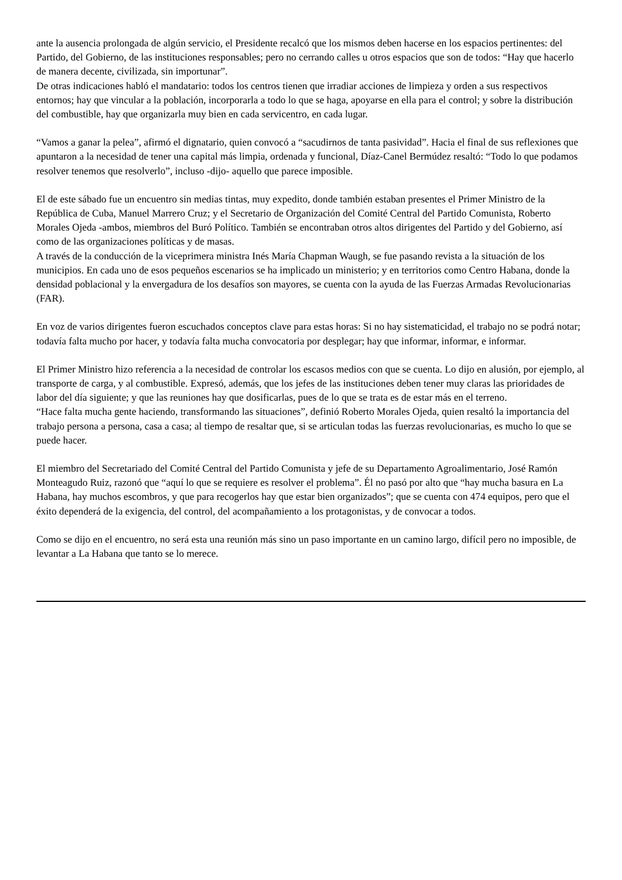ante la ausencia prolongada de algún servicio, el Presidente recalcó que los mismos deben hacerse en los espacios pertinentes: del Partido, del Gobierno, de las instituciones responsables; pero no cerrando calles u otros espacios que son de todos: “Hay que hacerlo de manera decente, civilizada, sin importunar”.
De otras indicaciones habló el mandatario: todos los centros tienen que irradiar acciones de limpieza y orden a sus respectivos entornos; hay que vincular a la población, incorporarla a todo lo que se haga, apoyarse en ella para el control; y sobre la distribución del combustible, hay que organizarla muy bien en cada servicentro, en cada lugar.
“Vamos a ganar la pelea”, afirmó el dignatario, quien convocó a “sacudirnos de tanta pasividad”. Hacia el final de sus reflexiones que apuntaron a la necesidad de tener una capital más limpia, ordenada y funcional, Díaz-Canel Bermúdez resaltó: “Todo lo que podamos resolver tenemos que resolverlo”, incluso -dijo- aquello que parece imposible.
El de este sábado fue un encuentro sin medias tintas, muy expedito, donde también estaban presentes el Primer Ministro de la República de Cuba, Manuel Marrero Cruz; y el Secretario de Organización del Comité Central del Partido Comunista, Roberto Morales Ojeda -ambos, miembros del Buró Político. También se encontraban otros altos dirigentes del Partido y del Gobierno, así como de las organizaciones políticas y de masas.
A través de la conducción de la viceprimera ministra Inés María Chapman Waugh, se fue pasando revista a la situación de los municipios. En cada uno de esos pequeños escenarios se ha implicado un ministerio; y en territorios como Centro Habana, donde la densidad poblacional y la envergadura de los desafíos son mayores, se cuenta con la ayuda de las Fuerzas Armadas Revolucionarias (FAR).
En voz de varios dirigentes fueron escuchados conceptos clave para estas horas: Si no hay sistematicidad, el trabajo no se podrá notar; todavía falta mucho por hacer, y todavía falta mucha convocatoria por desplegar; hay que informar, informar, e informar.
El Primer Ministro hizo referencia a la necesidad de controlar los escasos medios con que se cuenta. Lo dijo en alusión, por ejemplo, al transporte de carga, y al combustible. Expresó, además, que los jefes de las instituciones deben tener muy claras las prioridades de labor del día siguiente; y que las reuniones hay que dosificarlas, pues de lo que se trata es de estar más en el terreno.
“Hace falta mucha gente haciendo, transformando las situaciones”, definió Roberto Morales Ojeda, quien resaltó la importancia del trabajo persona a persona, casa a casa; al tiempo de resaltar que, si se articulan todas las fuerzas revolucionarias, es mucho lo que se puede hacer.
El miembro del Secretariado del Comité Central del Partido Comunista y jefe de su Departamento Agroalimentario, José Ramón Monteagudo Ruiz, razonó que “aquí lo que se requiere es resolver el problema”. Él no pasó por alto que “hay mucha basura en La Habana, hay muchos escombros, y que para recogerlos hay que estar bien organizados”; que se cuenta con 474 equipos, pero que el éxito dependerá de la exigencia, del control, del acompañamiento a los protagonistas, y de convocar a todos.
Como se dijo en el encuentro, no será esta una reunión más sino un paso importante en un camino largo, difícil pero no imposible, de levantar a La Habana que tanto se lo merece.